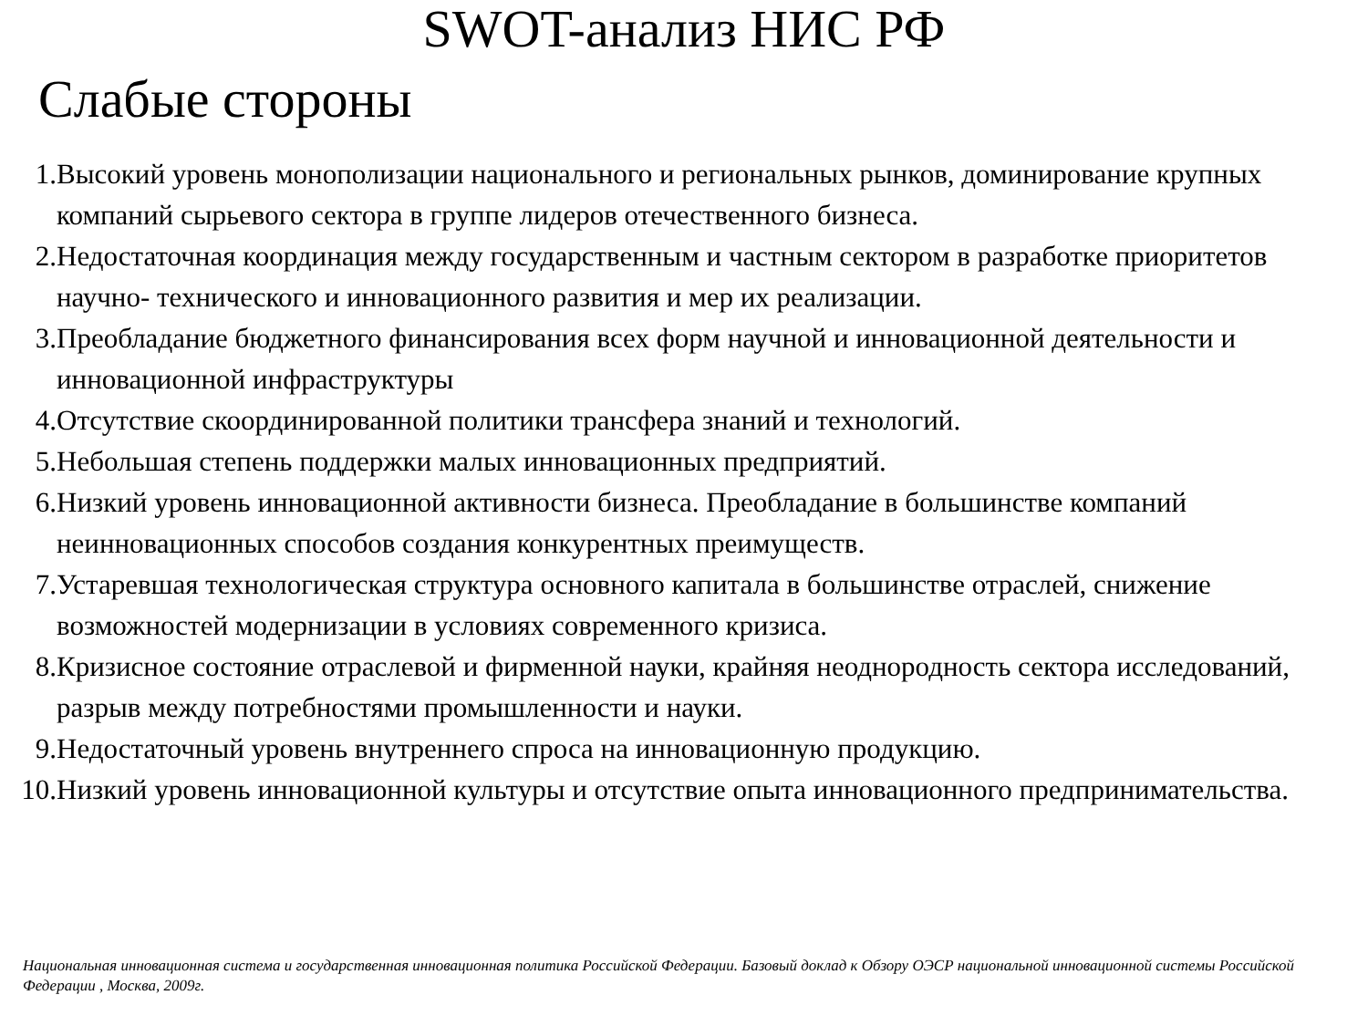SWOT-анализ НИС РФ
Слабые стороны
1. Высокий уровень монополизации национального и региональных рынков, доминирование крупных компаний сырьевого сектора в группе лидеров отечественного бизнеса.
2. Недостаточная координация между государственным и частным сектором в разработке приоритетов научно- технического и инновационного развития и мер их реализации.
3. Преобладание бюджетного финансирования всех форм научной и инновационной деятельности и инновационной инфраструктуры
4. Отсутствие скоординированной политики трансфера знаний и технологий.
5. Небольшая степень поддержки малых инновационных предприятий.
6. Низкий уровень инновационной активности бизнеса. Преобладание в большинстве компаний неинновационных способов создания конкурентных преимуществ.
7. Устаревшая технологическая структура основного капитала в большинстве отраслей, снижение возможностей модернизации в условиях современного кризиса.
8. Кризисное состояние отраслевой и фирменной науки, крайняя неоднородность сектора исследований, разрыв между потребностями промышленности и науки.
9. Недостаточный уровень внутреннего спроса на инновационную продукцию.
10. Низкий уровень инновационной культуры и отсутствие опыта инновационного предпринимательства.
Национальная инновационная система и государственная инновационная политика Российской Федерации. Базовый доклад к Обзору ОЭСР национальной инновационной системы Российской Федерации , Москва, 2009г.